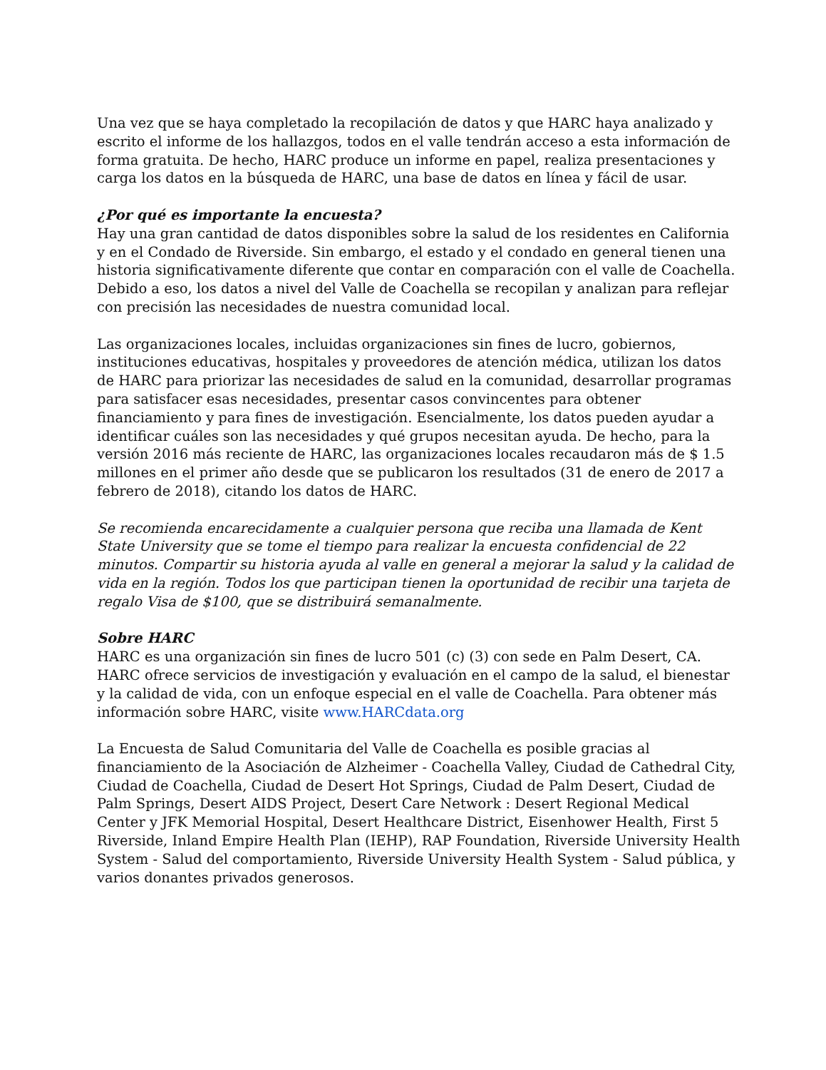Una vez que se haya completado la recopilación de datos y que HARC haya analizado y escrito el informe de los hallazgos, todos en el valle tendrán acceso a esta información de forma gratuita. De hecho, HARC produce un informe en papel, realiza presentaciones y carga los datos en la búsqueda de HARC, una base de datos en línea y fácil de usar.
¿Por qué es importante la encuesta?
Hay una gran cantidad de datos disponibles sobre la salud de los residentes en California y en el Condado de Riverside. Sin embargo, el estado y el condado en general tienen una historia significativamente diferente que contar en comparación con el valle de Coachella. Debido a eso, los datos a nivel del Valle de Coachella se recopilan y analizan para reflejar con precisión las necesidades de nuestra comunidad local.
Las organizaciones locales, incluidas organizaciones sin fines de lucro, gobiernos, instituciones educativas, hospitales y proveedores de atención médica, utilizan los datos de HARC para priorizar las necesidades de salud en la comunidad, desarrollar programas para satisfacer esas necesidades, presentar casos convincentes para obtener financiamiento y para fines de investigación. Esencialmente, los datos pueden ayudar a identificar cuáles son las necesidades y qué grupos necesitan ayuda. De hecho, para la versión 2016 más reciente de HARC, las organizaciones locales recaudaron más de $ 1.5 millones en el primer año desde que se publicaron los resultados (31 de enero de 2017 a febrero de 2018), citando los datos de HARC.
Se recomienda encarecidamente a cualquier persona que reciba una llamada de Kent State University que se tome el tiempo para realizar la encuesta confidencial de 22 minutos. Compartir su historia ayuda al valle en general a mejorar la salud y la calidad de vida en la región. Todos los que participan tienen la oportunidad de recibir una tarjeta de regalo Visa de $100, que se distribuirá semanalmente.
Sobre HARC
HARC es una organización sin fines de lucro 501 (c) (3) con sede en Palm Desert, CA. HARC ofrece servicios de investigación y evaluación en el campo de la salud, el bienestar y la calidad de vida, con un enfoque especial en el valle de Coachella. Para obtener más información sobre HARC, visite www.HARCdata.org
La Encuesta de Salud Comunitaria del Valle de Coachella es posible gracias al financiamiento de la Asociación de Alzheimer - Coachella Valley, Ciudad de Cathedral City, Ciudad de Coachella, Ciudad de Desert Hot Springs, Ciudad de Palm Desert, Ciudad de Palm Springs, Desert AIDS Project, Desert Care Network : Desert Regional Medical Center y JFK Memorial Hospital, Desert Healthcare District, Eisenhower Health, First 5 Riverside, Inland Empire Health Plan (IEHP), RAP Foundation, Riverside University Health System - Salud del comportamiento, Riverside University Health System - Salud pública, y varios donantes privados generosos.